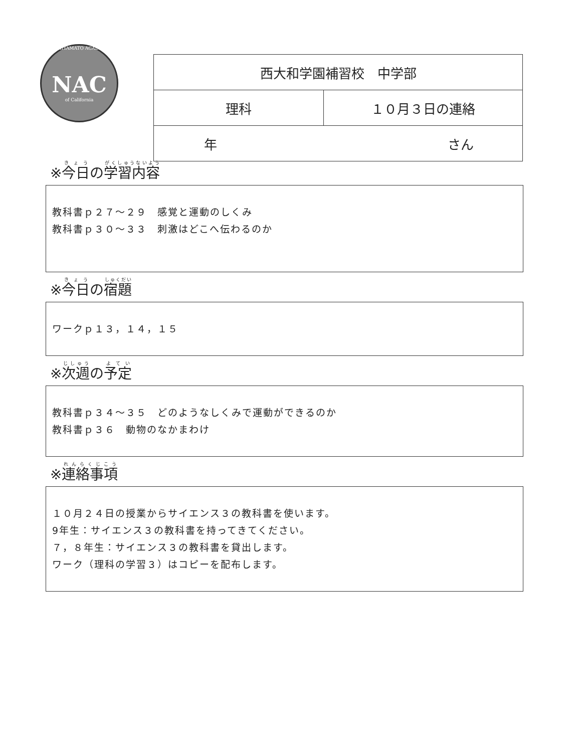NISHIYAMATO ACADEMY
NAC
of California
| 西大和学園補習校 中学部 | |
| 理科 | １０月３日の連絡 |
| 年 さん | |
※今日の学習内容
教科書ｐ２７～２９　感覚と運動のしくみ
教科書ｐ３０～３３　刺激はどこへ伝わるのか
※今日の宿題
ワークｐ１３，１４，１５
※次週の予定
教科書ｐ３４～３５　どのようなしくみで運動ができるのか
教科書ｐ３６　動物のなかまわけ
※連絡事項
１０月２４日の授業からサイエンス３の教科書を使います。
9年生：サイエンス３の教科書を持ってきてください。
７，８年生：サイエンス３の教科書を貸出します。
ワーク（理科の学習３）はコピーを配布します。